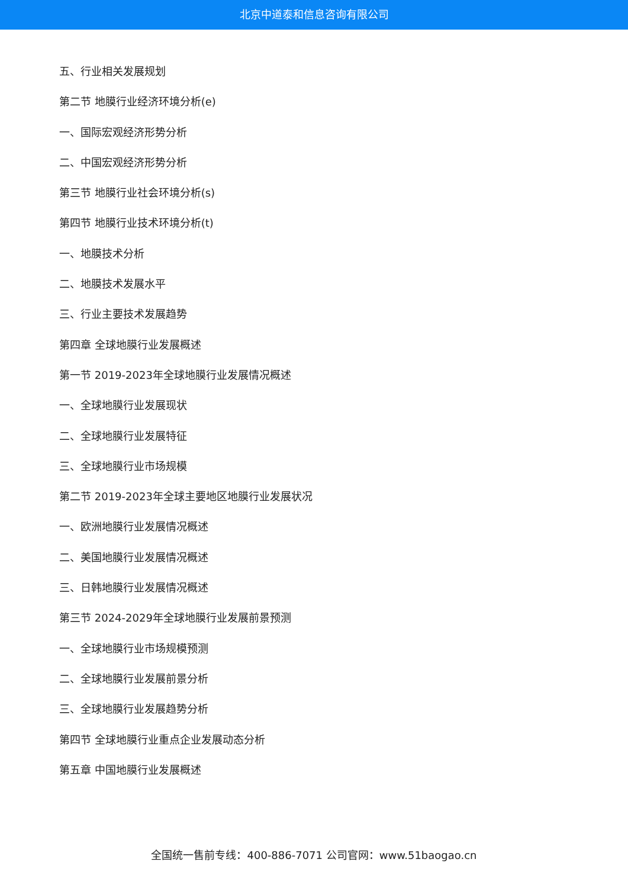北京中道泰和信息咨询有限公司
五、行业相关发展规划
第二节 地膜行业经济环境分析(e)
一、国际宏观经济形势分析
二、中国宏观经济形势分析
第三节 地膜行业社会环境分析(s)
第四节 地膜行业技术环境分析(t)
一、地膜技术分析
二、地膜技术发展水平
三、行业主要技术发展趋势
第四章 全球地膜行业发展概述
第一节 2019-2023年全球地膜行业发展情况概述
一、全球地膜行业发展现状
二、全球地膜行业发展特征
三、全球地膜行业市场规模
第二节 2019-2023年全球主要地区地膜行业发展状况
一、欧洲地膜行业发展情况概述
二、美国地膜行业发展情况概述
三、日韩地膜行业发展情况概述
第三节 2024-2029年全球地膜行业发展前景预测
一、全球地膜行业市场规模预测
二、全球地膜行业发展前景分析
三、全球地膜行业发展趋势分析
第四节 全球地膜行业重点企业发展动态分析
第五章 中国地膜行业发展概述
全国统一售前专线：400-886-7071 公司官网：www.51baogao.cn